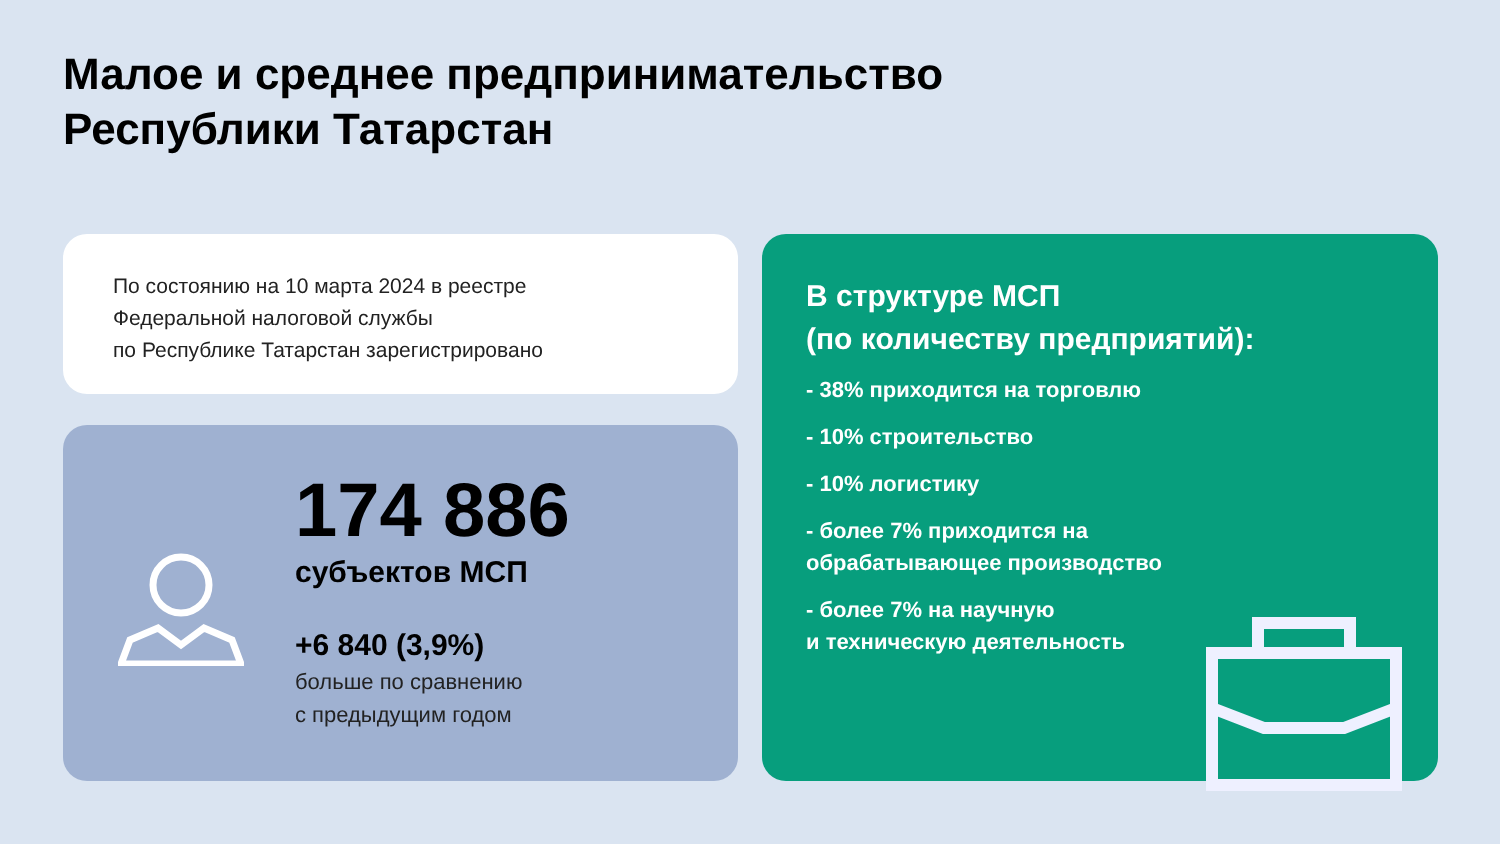Малое и среднее предпринимательство
Республики Татарстан
По состоянию на 10 марта 2024 в реестре
Федеральной налоговой службы
по Республике Татарстан зарегистрировано
174 886
субъектов МСП
+6 840 (3,9%)
больше по сравнению
с предыдущим годом
В структуре МСП
(по количеству предприятий):
- 38% приходится на торговлю
- 10% строительство
- 10% логистику
- более 7% приходится на
обрабатывающее производство
- более 7% на научную
и техническую деятельность